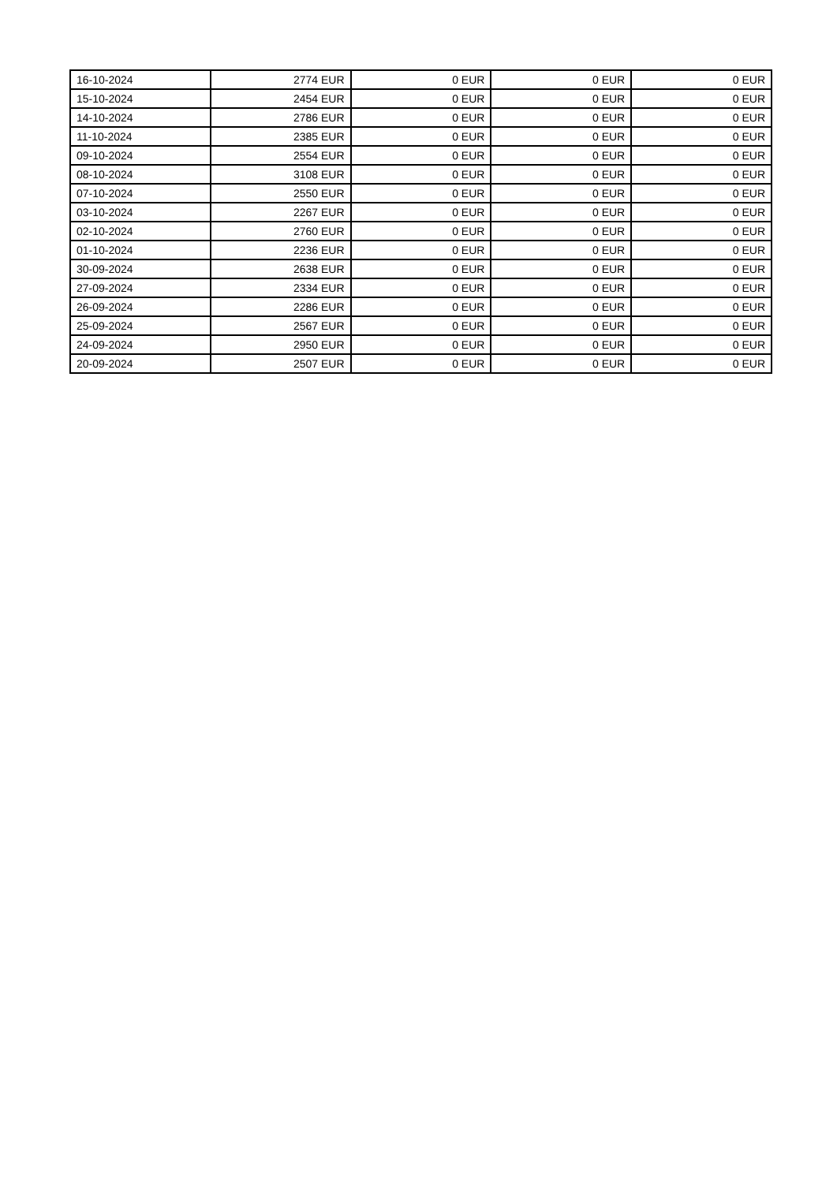| 16-10-2024 | 2774 EUR | 0 EUR | 0 EUR | 0 EUR |
| 15-10-2024 | 2454 EUR | 0 EUR | 0 EUR | 0 EUR |
| 14-10-2024 | 2786 EUR | 0 EUR | 0 EUR | 0 EUR |
| 11-10-2024 | 2385 EUR | 0 EUR | 0 EUR | 0 EUR |
| 09-10-2024 | 2554 EUR | 0 EUR | 0 EUR | 0 EUR |
| 08-10-2024 | 3108 EUR | 0 EUR | 0 EUR | 0 EUR |
| 07-10-2024 | 2550 EUR | 0 EUR | 0 EUR | 0 EUR |
| 03-10-2024 | 2267 EUR | 0 EUR | 0 EUR | 0 EUR |
| 02-10-2024 | 2760 EUR | 0 EUR | 0 EUR | 0 EUR |
| 01-10-2024 | 2236 EUR | 0 EUR | 0 EUR | 0 EUR |
| 30-09-2024 | 2638 EUR | 0 EUR | 0 EUR | 0 EUR |
| 27-09-2024 | 2334 EUR | 0 EUR | 0 EUR | 0 EUR |
| 26-09-2024 | 2286 EUR | 0 EUR | 0 EUR | 0 EUR |
| 25-09-2024 | 2567 EUR | 0 EUR | 0 EUR | 0 EUR |
| 24-09-2024 | 2950 EUR | 0 EUR | 0 EUR | 0 EUR |
| 20-09-2024 | 2507 EUR | 0 EUR | 0 EUR | 0 EUR |